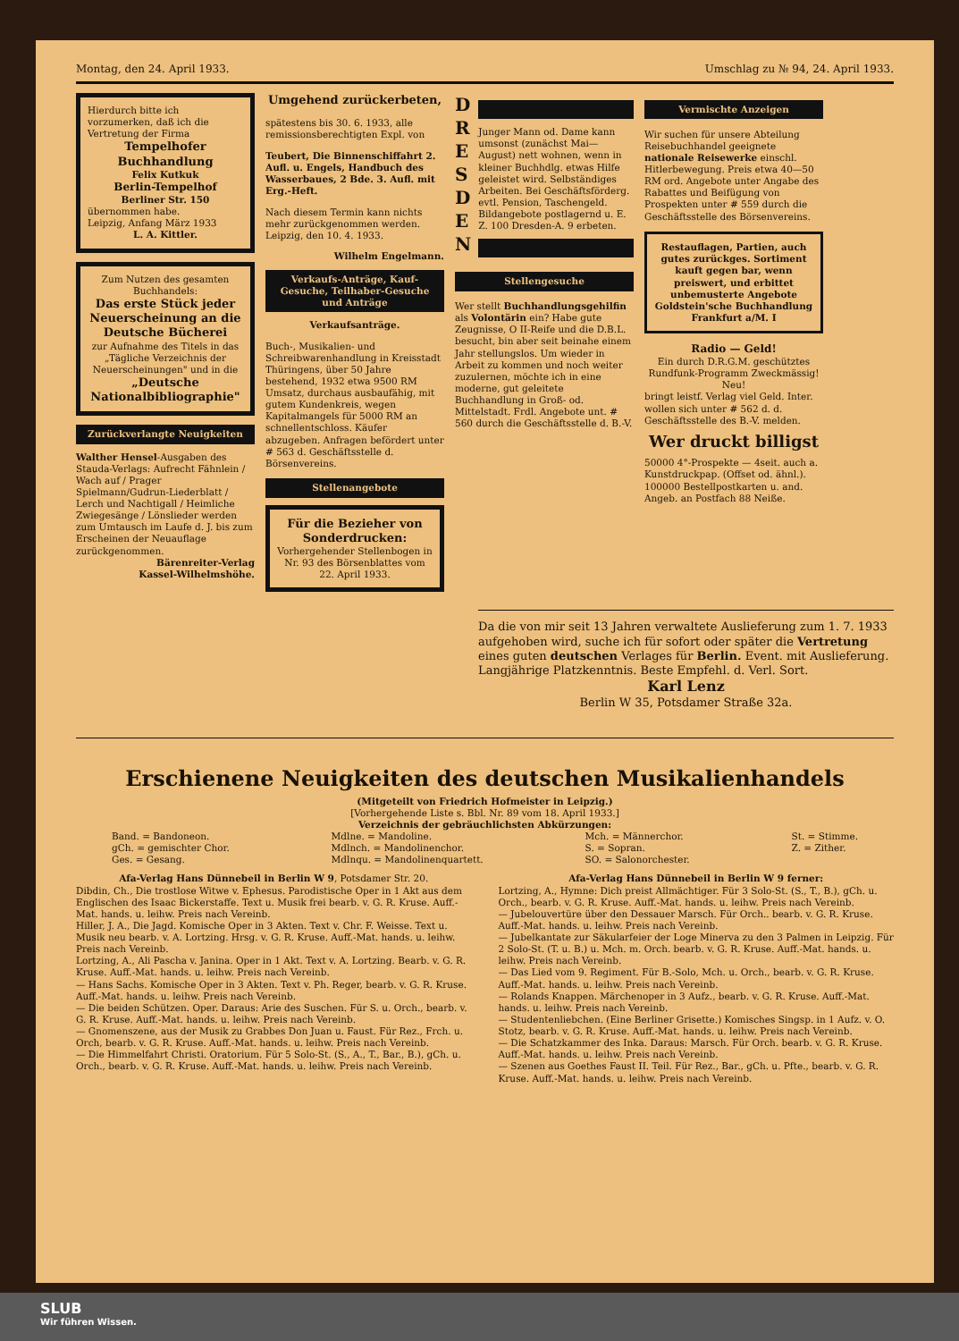Montag, den 24. April 1933. Umschlag zu № 94, 24. April 1933.
Hierdurch bitte ich vorzumerken, daß ich die Vertretung der Firma
Tempelhofer Buchhandlung
Felix Kutkuk
Berlin-Tempelhof
Berliner Str. 150
übernommen habe.
Leipzig, Anfang März 1933
L. A. Kittler.
Zum Nutzen des gesamten Buchhandels:
Das erste Stück jeder Neuerscheinung an die Deutsche Bücherei
zur Aufnahme des Titels in das „Tägliche Verzeichnis der Neuerscheinungen" und in die
„Deutsche Nationalbibliographie"
Zurückverlangte Neuigkeiten
Walther Hensel-Ausgaben des Stauda-Verlags: Aufrecht Fähnlein / Wach auf / Prager Spielmann/Gudrun-Liederblatt / Lerch und Nachtigall / Heimliche Zwiegesänge / Lönslieder werden zum Umtausch im Laufe d. J. bis zum Erscheinen der Neuauflage zurückgenommen.
Bärenreiter-Verlag
Kassel-Wilhelmshöhe.
Umgehend zurückerbeten,
spätestens bis 30. 6. 1933, alle remissionsberechtigten Expl. von
Teubert, Die Binnenschiffahrt 2. Aufl. u. Engels, Handbuch des Wasserbaues, 2 Bde. 3. Aufl. mit Erg.-Heft.
Nach diesem Termin kann nichts mehr zurückgenommen werden.
Leipzig, den 10. 4. 1933.
Wilhelm Engelmann.
Verkaufs-Anträge, Kauf-Gesuche, Teilhaber-Gesuche und Anträge
Verkaufsanträge.
Buch-, Musikalien- und Schreibwarenhandlung in Kreisstadt Thüringens, über 50 Jahre bestehend, 1932 etwa 9500 RM Umsatz, durchaus ausbaufähig, mit gutem Kundenkreis, wegen Kapitalmangels für 5000 RM an schnellentschloss. Käufer abzugeben. Anfragen befördert unter # 563 d. Geschäftsstelle d. Börsenvereins.
Stellenangebote
Für die Bezieher von Sonderdrucken:
Vorhergehender Stellenbogen in Nr. 93 des Börsenblattes vom 22. April 1933.
D
R
E
S
D
E
N
Junger Mann od. Dame kann umsonst (zunächst Mai—August) nett wohnen, wenn in kleiner Buchhdlg. etwas Hilfe geleistet wird. Selbständiges Arbeiten. Bei Geschäftsförderg. evtl. Pension, Taschengeld. Bildangebote postlagernd u. E. Z. 100 Dresden-A. 9 erbeten.
Stellengesuche
Wer stellt Buchhandlungsgehilfin als Volontärin ein? Habe gute Zeugnisse, O II-Reife und die D.B.L. besucht, bin aber seit beinahe einem Jahr stellungslos. Um wieder in Arbeit zu kommen und noch weiter zuzulernen, möchte ich in eine moderne, gut geleitete Buchhandlung in Groß- od. Mittelstadt. Frdl. Angebote unt. # 560 durch die Geschäftsstelle d. B.-V.
Vermischte Anzeigen
Wir suchen für unsere Abteilung Reisebuchhandel geeignete nationale Reisewerke einschl. Hitlerbewegung. Preis etwa 40—50 RM ord. Angebote unter Angabe des Rabattes und Beifügung von Prospekten unter # 559 durch die Geschäftsstelle des Börsenvereins.
Restauflagen, Partien, auch gutes zurückges. Sortiment kauft gegen bar, wenn preiswert, und erbittet unbemusterte Angebote Goldstein'sche Buchhandlung Frankfurt a/M. I
Radio — Geld!
Ein durch D.R.G.M. geschütztes Rundfunk-Programm Zweckmässig! Neu!
bringt leistf. Verlag viel Geld. Inter. wollen sich unter # 562 d. d. Geschäftsstelle des B.-V. melden.
Wer druckt billigst
50000 4°-Prospekte — 4seit. auch a. Kunstdruckpap. (Offset od. ähnl.). 100000 Bestellpostkarten u. and. Angeb. an Postfach 88 Neiße.
Da die von mir seit 13 Jahren verwaltete Auslieferung zum 1. 7. 1933 aufgehoben wird, suche ich für sofort oder später die Vertretung eines guten deutschen Verlages für Berlin. Event. mit Auslieferung. Langjährige Platzkenntnis. Beste Empfehl. d. Verl. Sort.
Karl Lenz
Berlin W 35, Potsdamer Straße 32a.
Erschienene Neuigkeiten des deutschen Musikalienhandels
(Mitgeteilt von Friedrich Hofmeister in Leipzig.)
[Vorhergehende Liste s. Bbl. Nr. 89 vom 18. April 1933.]
Verzeichnis der gebräuchlichsten Abkürzungen:
Band. = Bandoneon.
gCh. = gemischter Chor.
Ges. = Gesang. Mdlne. = Mandoline.
Mdlnch. = Mandolinenchor.
Mdlnqu. = Mandolinenquartett. Mch. = Männerchor.
S. = Sopran.
SO. = Salonorchester. St. = Stimme.
Z. = Zither.
Afa-Verlag Hans Dünnebeil in Berlin W 9, Potsdamer Str. 20.
Dibdin, Ch., Die trostlose Witwe v. Ephesus. Parodistische Oper in 1 Akt aus dem Englischen des Isaac Bickerstaffe. Text u. Musik frei bearb. v. G. R. Kruse. Auff.-Mat. hands. u. leihw. Preis nach Vereinb.
Hiller, J. A., Die Jagd. Komische Oper in 3 Akten. Text v. Chr. F. Weisse. Text u. Musik neu bearb. v. A. Lortzing. Hrsg. v. G. R. Kruse. Auff.-Mat. hands. u. leihw. Preis nach Vereinb.
Lortzing, A., Ali Pascha v. Janina. Oper in 1 Akt. Text v. A. Lortzing. Bearb. v. G. R. Kruse. Auff.-Mat. hands. u. leihw. Preis nach Vereinb.
— Hans Sachs. Komische Oper in 3 Akten. Text v. Ph. Reger, bearb. v. G. R. Kruse. Auff.-Mat. hands. u. leihw. Preis nach Vereinb.
— Die beiden Schützen. Oper. Daraus: Arie des Suschen. Für S. u. Orch., bearb. v. G. R. Kruse. Auff.-Mat. hands. u. leihw. Preis nach Vereinb.
— Gnomenszene, aus der Musik zu Grabbes Don Juan u. Faust. Für Rez., Frch. u. Orch, bearb. v. G. R. Kruse. Auff.-Mat. hands. u. leihw. Preis nach Vereinb.
— Die Himmelfahrt Christi. Oratorium. Für 5 Solo-St. (S., A., T., Bar., B.), gCh. u. Orch., bearb. v. G. R. Kruse. Auff.-Mat. hands. u. leihw. Preis nach Vereinb.
Afa-Verlag Hans Dünnebeil in Berlin W 9 ferner:
Lortzing, A., Hymne: Dich preist Allmächtiger. Für 3 Solo-St. (S., T., B.), gCh. u. Orch., bearb. v. G. R. Kruse. Auff.-Mat. hands. u. leihw. Preis nach Vereinb.
— Jubelouvertüre über den Dessauer Marsch. Für Orch.. bearb. v. G. R. Kruse. Auff.-Mat. hands. u. leihw. Preis nach Vereinb.
— Jubelkantate zur Säkularfeier der Loge Minerva zu den 3 Palmen in Leipzig. Für 2 Solo-St. (T. u. B.) u. Mch. m. Orch. bearb. v. G. R. Kruse. Auff.-Mat. hands. u. leihw. Preis nach Vereinb.
— Das Lied vom 9. Regiment. Für B.-Solo, Mch. u. Orch., bearb. v. G. R. Kruse. Auff.-Mat. hands. u. leihw. Preis nach Vereinb.
— Rolands Knappen. Märchenoper in 3 Aufz., bearb. v. G. R. Kruse. Auff.-Mat. hands. u. leihw. Preis nach Vereinb.
— Studentenliebchen. (Eine Berliner Grisette.) Komisches Singsp. in 1 Aufz. v. O. Stotz, bearb. v. G. R. Kruse. Auff.-Mat. hands. u. leihw. Preis nach Vereinb.
— Die Schatzkammer des Inka. Daraus: Marsch. Für Orch. bearb. v. G. R. Kruse. Auff.-Mat. hands. u. leihw. Preis nach Vereinb.
— Szenen aus Goethes Faust II. Teil. Für Rez., Bar., gCh. u. Pfte., bearb. v. G. R. Kruse. Auff.-Mat. hands. u. leihw. Preis nach Vereinb.
SLUB
Wir führen Wissen.